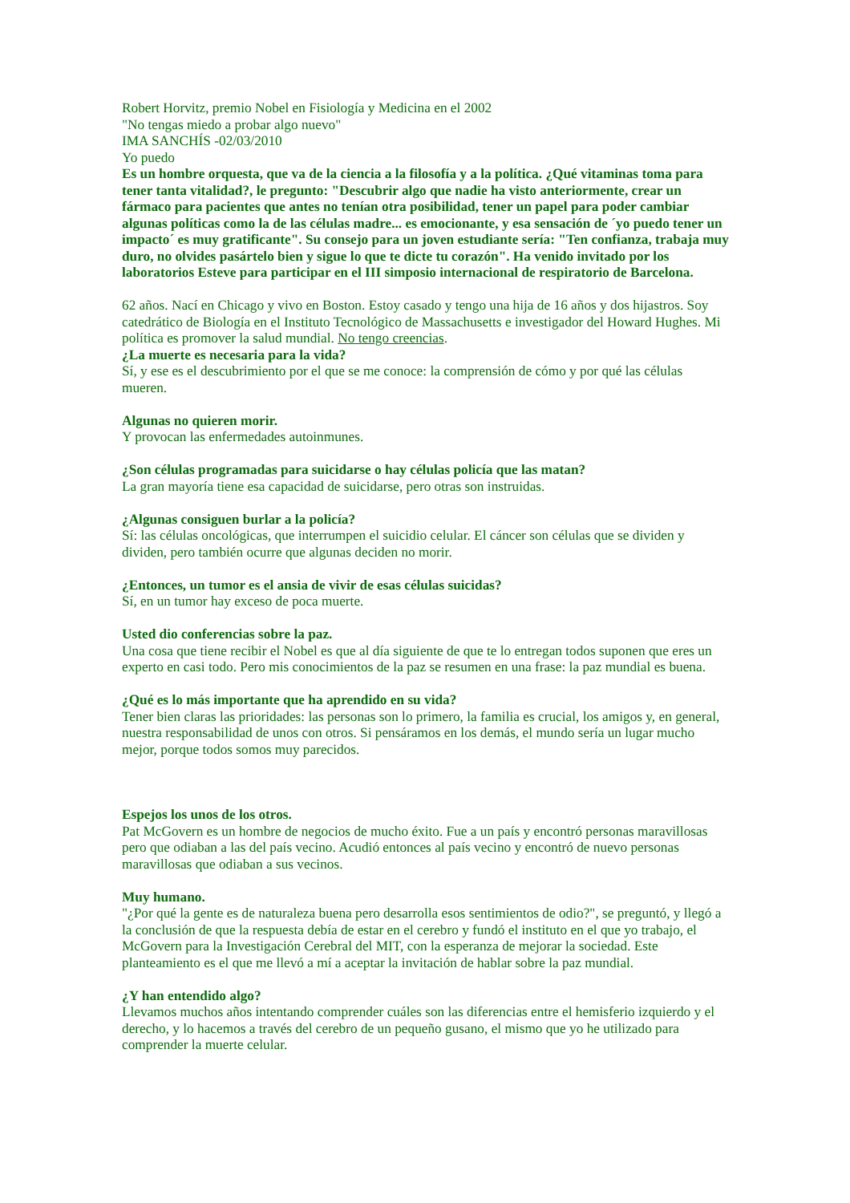Robert Horvitz, premio Nobel en Fisiología y Medicina en el 2002
"No tengas miedo a probar algo nuevo"
IMA SANCHÍS -02/03/2010
Yo puedo
Es un hombre orquesta, que va de la ciencia a la filosofía y a la política. ¿Qué vitaminas toma para tener tanta vitalidad?, le pregunto: "Descubrir algo que nadie ha visto anteriormente, crear un fármaco para pacientes que antes no tenían otra posibilidad, tener un papel para poder cambiar algunas políticas como la de las células madre... es emocionante, y esa sensación de ´yo puedo tener un impacto´ es muy gratificante". Su consejo para un joven estudiante sería: "Ten confianza, trabaja muy duro, no olvides pasártelo bien y sigue lo que te dicte tu corazón". Ha venido invitado por los laboratorios Esteve para participar en el III simposio internacional de respiratorio de Barcelona.
62 años. Nací en Chicago y vivo en Boston. Estoy casado y tengo una hija de 16 años y dos hijastros. Soy catedrático de Biología en el Instituto Tecnológico de Massachusetts e investigador del Howard Hughes. Mi política es promover la salud mundial. No tengo creencias.
¿La muerte es necesaria para la vida?
Sí, y ese es el descubrimiento por el que se me conoce: la comprensión de cómo y por qué las células mueren.
Algunas no quieren morir.
Y provocan las enfermedades autoinmunes.
¿Son células programadas para suicidarse o hay células policía que las matan?
La gran mayoría tiene esa capacidad de suicidarse, pero otras son instruidas.
¿Algunas consiguen burlar a la policía?
Sí: las células oncológicas, que interrumpen el suicidio celular. El cáncer son células que se dividen y dividen, pero también ocurre que algunas deciden no morir.
¿Entonces, un tumor es el ansia de vivir de esas células suicidas?
Sí, en un tumor hay exceso de poca muerte.
Usted dio conferencias sobre la paz.
Una cosa que tiene recibir el Nobel es que al día siguiente de que te lo entregan todos suponen que eres un experto en casi todo. Pero mis conocimientos de la paz se resumen en una frase: la paz mundial es buena.
¿Qué es lo más importante que ha aprendido en su vida?
Tener bien claras las prioridades: las personas son lo primero, la familia es crucial, los amigos y, en general, nuestra responsabilidad de unos con otros. Si pensáramos en los demás, el mundo sería un lugar mucho mejor, porque todos somos muy parecidos.
Espejos los unos de los otros.
Pat McGovern es un hombre de negocios de mucho éxito. Fue a un país y encontró personas maravillosas pero que odiaban a las del país vecino. Acudió entonces al país vecino y encontró de nuevo personas maravillosas que odiaban a sus vecinos.
Muy humano.
"¿Por qué la gente es de naturaleza buena pero desarrolla esos sentimientos de odio?", se preguntó, y llegó a la conclusión de que la respuesta debía de estar en el cerebro y fundó el instituto en el que yo trabajo, el McGovern para la Investigación Cerebral del MIT, con la esperanza de mejorar la sociedad. Este planteamiento es el que me llevó a mí a aceptar la invitación de hablar sobre la paz mundial.
¿Y han entendido algo?
Llevamos muchos años intentando comprender cuáles son las diferencias entre el hemisferio izquierdo y el derecho, y lo hacemos a través del cerebro de un pequeño gusano, el mismo que yo he utilizado para comprender la muerte celular.